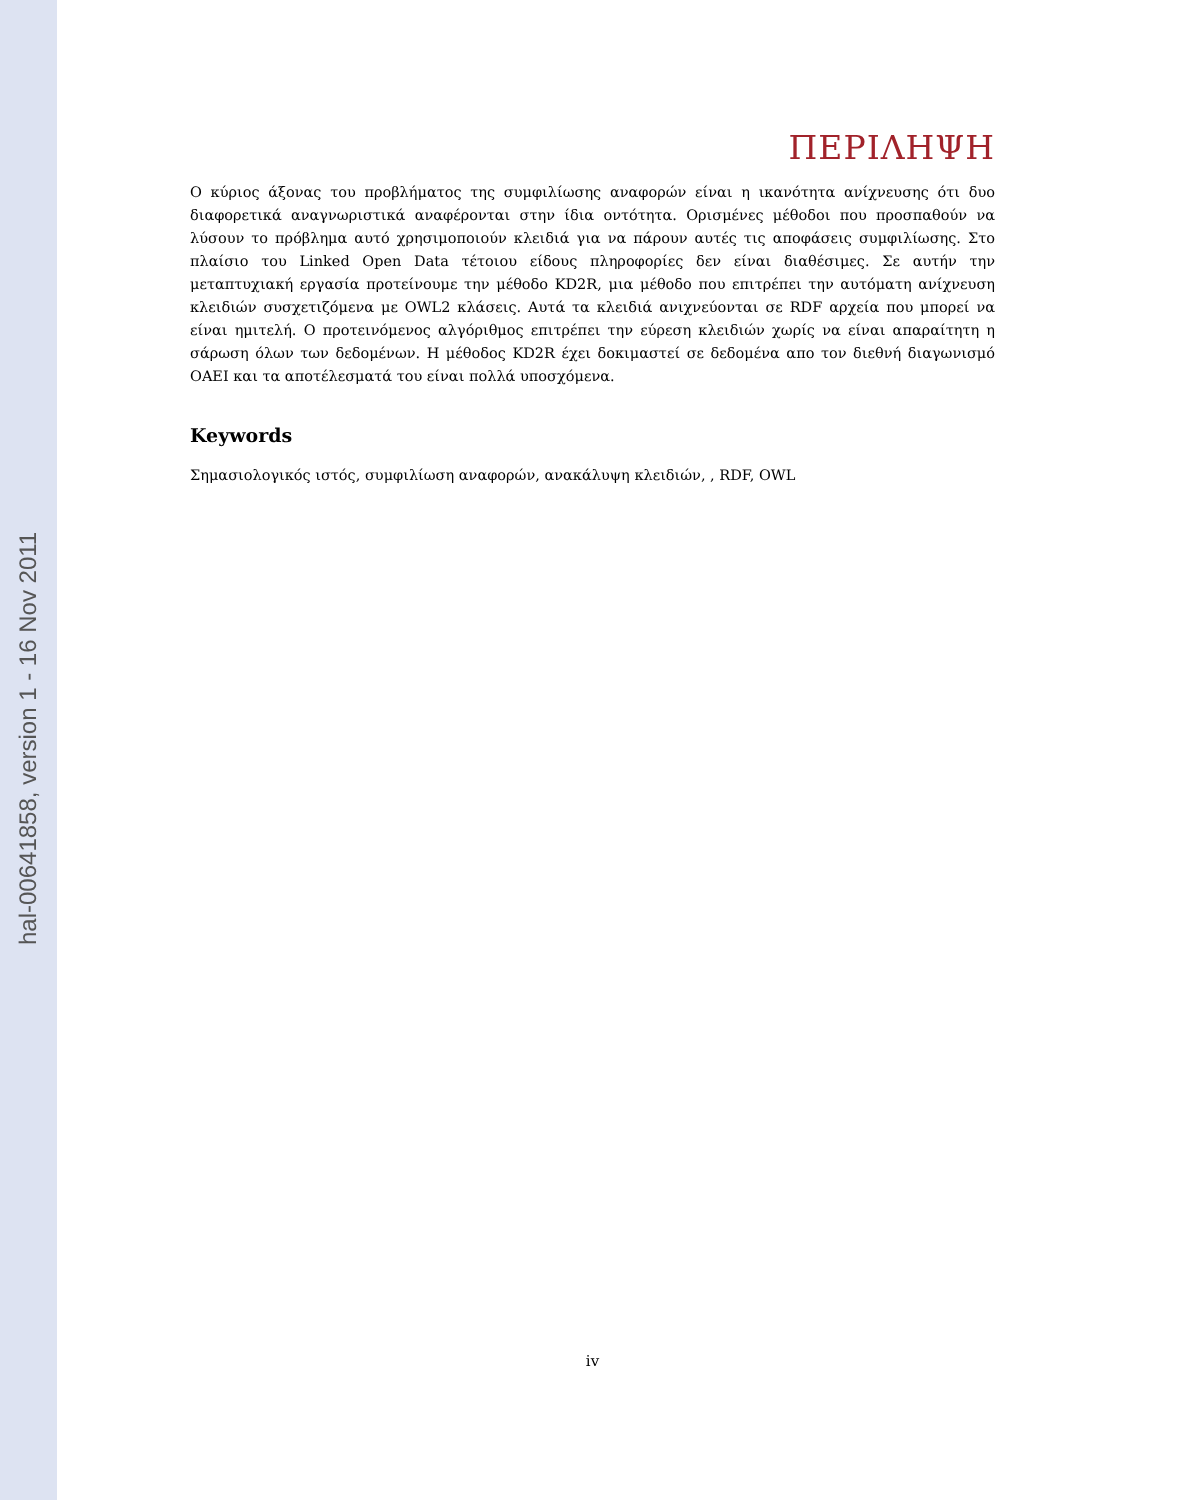hal-00641858, version 1 - 16 Nov 2011
ΠΕΡΙΛΗΨΗ
Ο κύριος άξονας του προβλήματος της συμφιλίωσης αναφορών είναι η ικανότητα ανίχνευσης ότι δυο διαφορετικά αναγνωριστικά αναφέρονται στην ίδια οντότητα. Ορισμένες μέθοδοι που προσπαθούν να λύσουν το πρόβλημα αυτό χρησιμοποιούν κλειδιά για να πάρουν αυτές τις αποφάσεις συμφιλίωσης. Στο πλαίσιο του Linked Open Data τέτοιου είδους πληροφορίες δεν είναι διαθέσιμες. Σε αυτήν την μεταπτυχιακή εργασία προτείνουμε την μέθοδο KD2R, μια μέθοδο που επιτρέπει την αυτόματη ανίχνευση κλειδιών συσχετιζόμενα με OWL2 κλάσεις. Αυτά τα κλειδιά ανιχνεύονται σε RDF αρχεία που μπορεί να είναι ημιτελή. Ο προτεινόμενος αλγόριθμος επιτρέπει την εύρεση κλειδιών χωρίς να είναι απαραίτητη η σάρωση όλων των δεδομένων. Η μέθοδος KD2R έχει δοκιμαστεί σε δεδομένα απο τον διεθνή διαγωνισμό OAEI και τα αποτέλεσματά του είναι πολλά υποσχόμενα.
Keywords
Σημασιολογικός ιστός, συμφιλίωση αναφορών, ανακάλυψη κλειδιών, , RDF, OWL
iv